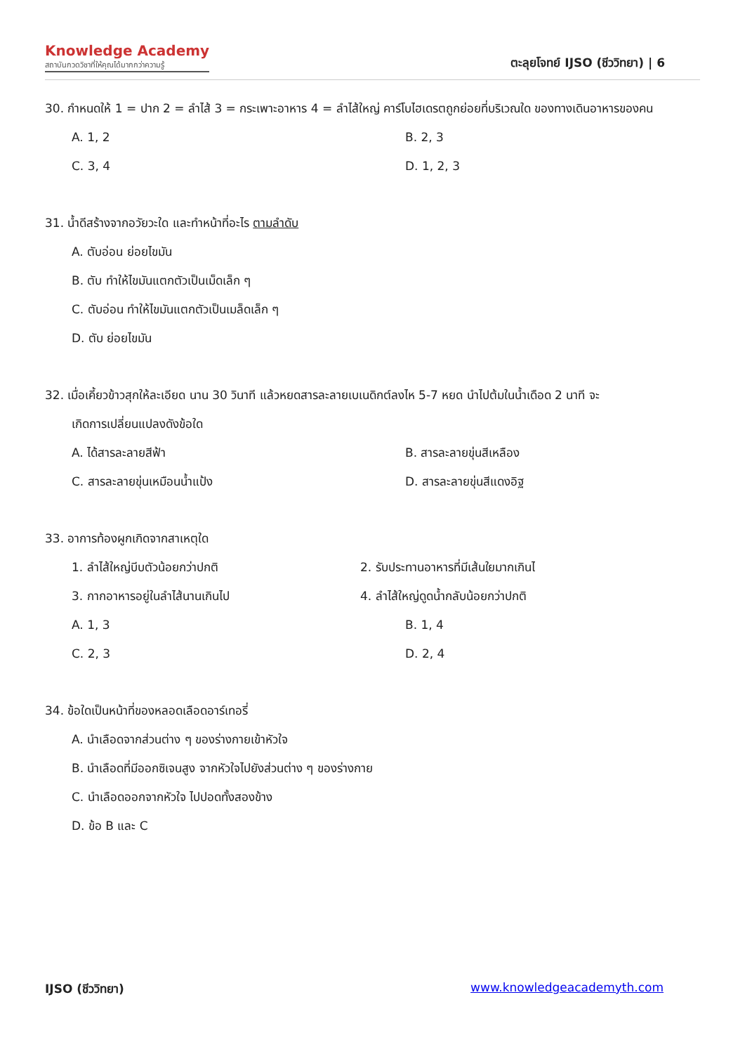Knowledge Academy
สถาบันกวดวิชาที่ให้คุณได้มากกว่าความรู้
ตะลุยโจทย์ IJSO (ชีววิทยา) | 6
30. กำหนดให้ 1 = ปาก 2 = ลำไส้ 3 = กระเพาะอาหาร 4 = ลำไส้ใหญ่ คาร์โบไฮเดรตถูกย่อยที่บริเวณใด ของทางเดินอาหารของคน
A. 1, 2 B. 2, 3 C. 3, 4 D. 1, 2, 3
31. น้ำดีสร้างจากอวัยวะใด และทำหน้าที่อะไร ตามลำดับ
A. ตับอ่อน ย่อยไขมัน
B. ตับ ทำให้ไขมันแตกตัวเป็นเม็ดเล็ก ๆ
C. ตับอ่อน ทำให้ไขมันแตกตัวเป็นเมล็ดเล็ก ๆ
D. ตับ ย่อยไขมัน
32. เมื่อเคี้ยวข้าวสุกให้ละเอียด นาน 30 วินาที แล้วหยดสารละลายเบเนดิกต์ลงไห 5-7 หยด นำไปต้มในน้ำเดือด 2 นาที จะ
เกิดการเปลี่ยนแปลงดังข้อใด
A. ได้สารละลายสีฟ้า B. สารละลายขุ่นสีเหลือง C. สารละลายขุ่นเหมือนน้ำแป้ง D. สารละลายขุ่นสีแดงอิฐ
33. อาการท้องผูกเกิดจากสาเหตุใด
1. ลำไส้ใหญ่บีบตัวน้อยกว่าปกติ 2. รับประทานอาหารที่มีเส้นใยมากเกินไ 3. กากอาหารอยู่ในลำไส้นานเกินไป 4. ลำไส้ใหญ่ดูดน้ำกลับน้อยกว่าปกติ
A. 1, 3 B. 1, 4 C. 2, 3 D. 2, 4
34. ข้อใดเป็นหน้าที่ของหลอดเลือดอาร์เทอรี่
A. นำเลือดจากส่วนต่าง ๆ ของร่างกายเข้าหัวใจ
B. นำเลือดที่มีออกซิเจนสูง จากหัวใจไปยังส่วนต่าง ๆ ของร่างกาย
C. นำเลือดออกจากหัวใจ ไปปอดทั้งสองข้าง
D. ข้อ B และ C
IJSO (ชีววิทยา) www.knowledgeacademyth.com